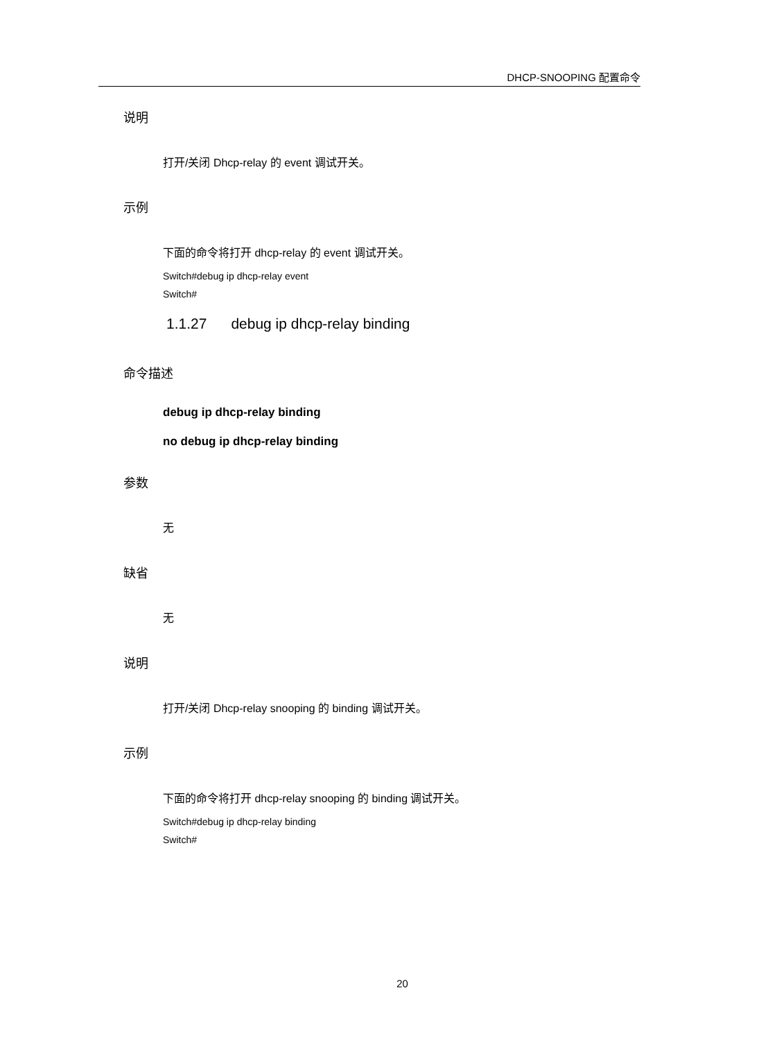DHCP-SNOOPING 配置命令
说明
打开/关闭 Dhcp-relay 的 event 调试开关。
示例
下面的命令将打开 dhcp-relay 的 event 调试开关。
Switch#debug ip dhcp-relay event
Switch#
1.1.27 debug ip dhcp-relay binding
命令描述
debug ip dhcp-relay binding
no debug ip dhcp-relay binding
参数
无
缺省
无
说明
打开/关闭 Dhcp-relay snooping 的 binding 调试开关。
示例
下面的命令将打开 dhcp-relay snooping 的 binding 调试开关。
Switch#debug ip dhcp-relay binding
Switch#
20